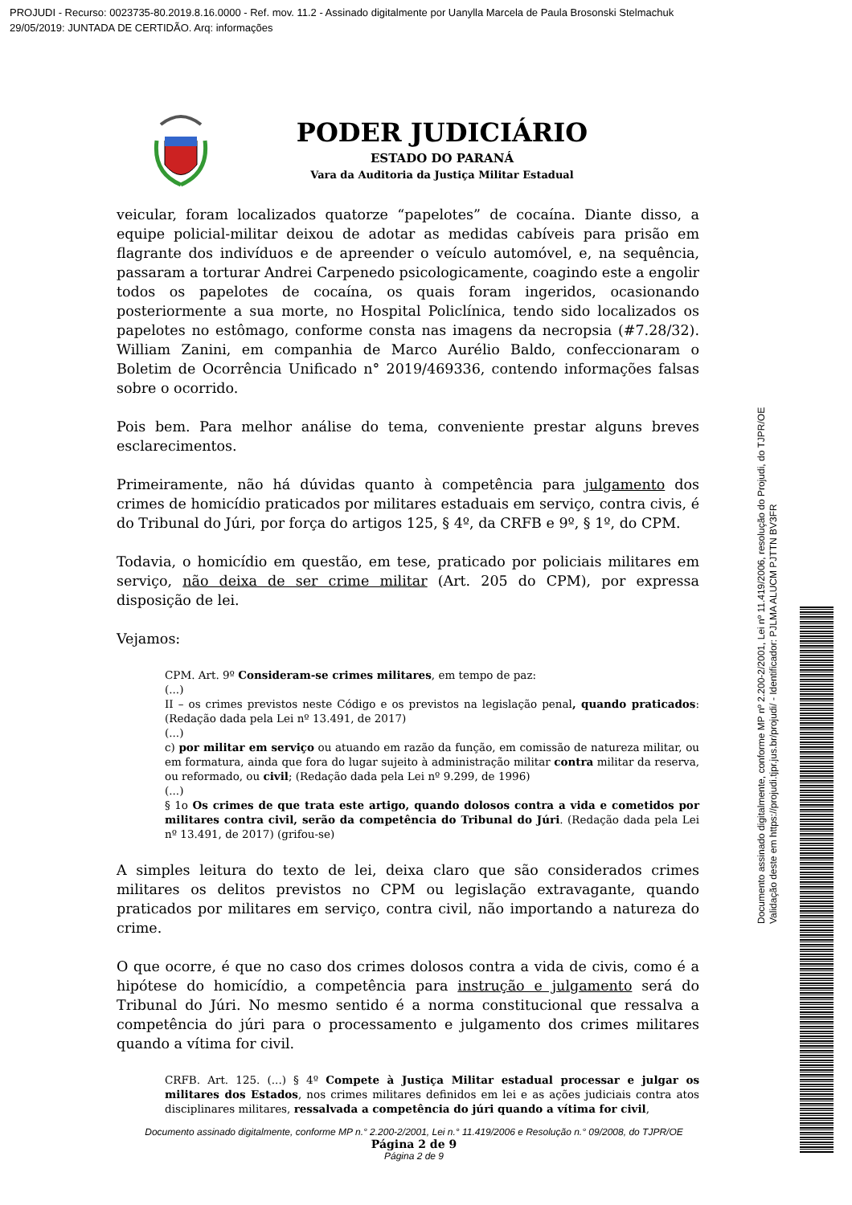PROJUDI - Recurso: 0023735-80.2019.8.16.0000 - Ref. mov. 11.2 - Assinado digitalmente por Uanylla Marcela de Paula Brosonski Stelmachuk
29/05/2019: JUNTADA DE CERTIDÃO. Arq: informações
PODER JUDICIÁRIO
ESTADO DO PARANÁ
Vara da Auditoria da Justiça Militar Estadual
veicular, foram localizados quatorze “papelotes” de cocaína. Diante disso, a equipe policial-militar deixou de adotar as medidas cabíveis para prisão em flagrante dos indivíduos e de apreender o veículo automóvel, e, na sequência, passaram a torturar Andrei Carpenedo psicologicamente, coagindo este a engolir todos os papelotes de cocaína, os quais foram ingeridos, ocasionando posteriormente a sua morte, no Hospital Policlínica, tendo sido localizados os papelotes no estômago, conforme consta nas imagens da necropsia (#7.28/32). William Zanini, em companhia de Marco Aurélio Baldo, confeccionaram o Boletim de Ocorrência Unificado n° 2019/469336, contendo informações falsas sobre o ocorrido.
Pois bem. Para melhor análise do tema, conveniente prestar alguns breves esclarecimentos.
Primeiramente, não há dúvidas quanto à competência para julgamento dos crimes de homicídio praticados por militares estaduais em serviço, contra civis, é do Tribunal do Júri, por força do artigos 125, § 4º, da CRFB e 9º, § 1º, do CPM.
Todavia, o homicídio em questão, em tese, praticado por policiais militares em serviço, não deixa de ser crime militar (Art. 205 do CPM), por expressa disposição de lei.
Vejamos:
CPM. Art. 9º Consideram-se crimes militares, em tempo de paz:
(...)
II – os crimes previstos neste Código e os previstos na legislação penal, quando praticados:(Redação dada pela Lei nº 13.491, de 2017)
(...)
c) por militar em serviço ou atuando em razão da função, em comissão de natureza militar, ou em formatura, ainda que fora do lugar sujeito à administração militar contra militar da reserva, ou reformado, ou civil; (Redação dada pela Lei nº 9.299, de 1996)
(...)
§ 1o Os crimes de que trata este artigo, quando dolosos contra a vida e cometidos por militares contra civil, serão da competência do Tribunal do Júri. (Redação dada pela Lei nº 13.491, de 2017) (grifou-se)
A simples leitura do texto de lei, deixa claro que são considerados crimes militares os delitos previstos no CPM ou legislação extravagante, quando praticados por militares em serviço, contra civil, não importando a natureza do crime.
O que ocorre, é que no caso dos crimes dolosos contra a vida de civis, como é a hipótese do homicídio, a competência para instrução e julgamento será do Tribunal do Júri. No mesmo sentido é a norma constitucional que ressalva a competência do júri para o processamento e julgamento dos crimes militares quando a vítima for civil.
CRFB. Art. 125. (...) § 4º Compete à Justiça Militar estadual processar e julgar os militares dos Estados, nos crimes militares definidos em lei e as ações judiciais contra atos disciplinares militares, ressalvada a competência do júri quando a vítima for civil,
Documento assinado digitalmente, conforme MP n.° 2.200-2/2001, Lei n.° 11.419/2006 e Resolução n.° 09/2008, do TJPR/OE
Página 2 de 9
Página 2 de 9
Documento assinado digitalmente, conforme MP nº 2.200-2/2001, Lei nº 11.419/2006, resolução do Projudi, do TJPR/OE
Validação deste em https://projudi.tjpr.jus.br/projudi/ - Identificador: PJLMA ALUCM PJTTN BV3FR